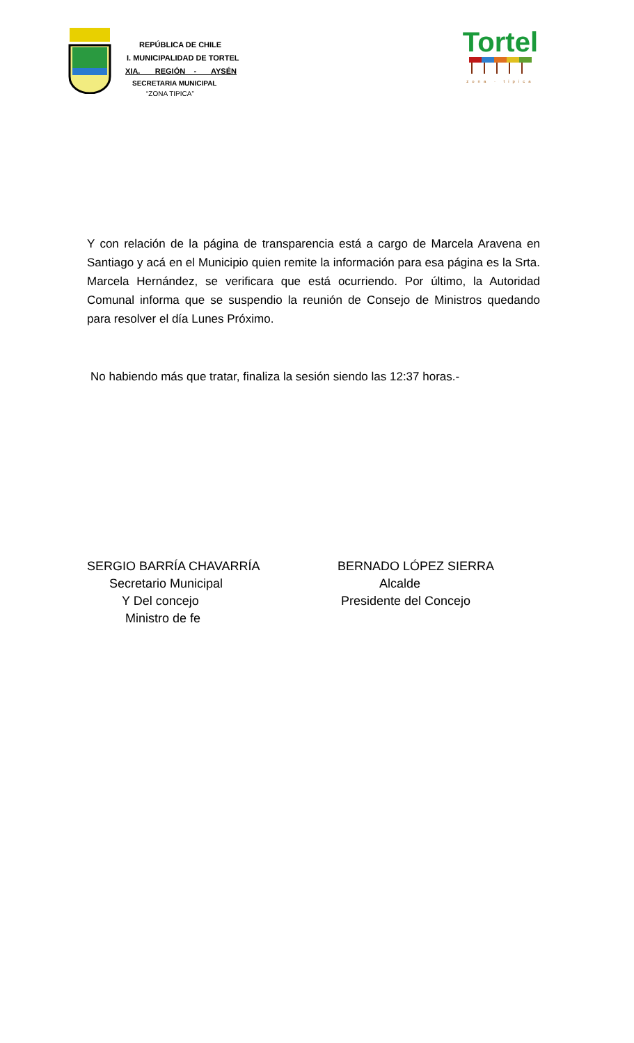REPÚBLICA DE CHILE
I. MUNICIPALIDAD DE TORTEL
XIA. REGIÓN - AYSÉN
SECRETARIA MUNICIPAL
“ZONA TIPICA”
Tortel
zona · tipica
Y con relación de la página de transparencia está a cargo de Marcela Aravena en Santiago y acá en el Municipio quien remite la información para esa página es la Srta. Marcela Hernández, se verificara que está ocurriendo. Por último, la Autoridad Comunal informa que se suspendio la reunión de Consejo de Ministros quedando para resolver el día Lunes Próximo.
No habiendo más que tratar, finaliza la sesión siendo las 12:37 horas.-
SERGIO BARRÍA CHAVARRÍA
Secretario Municipal
Y Del concejo
Ministro de fe
BERNADO LÓPEZ SIERRA
Alcalde
Presidente del Concejo